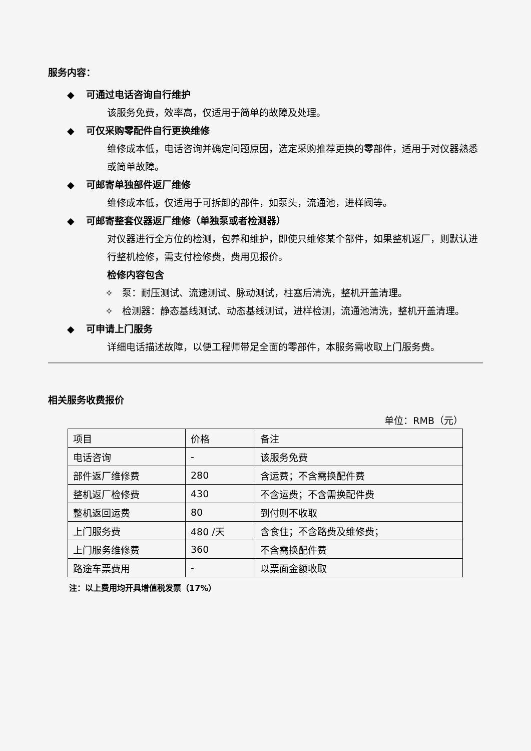服务内容：
◆ 可通过电话咨询自行维护
该服务免费，效率高，仅适用于简单的故障及处理。
◆ 可仅采购零配件自行更换维修
维修成本低，电话咨询并确定问题原因，选定采购推荐更换的零部件，适用于对仪器熟悉或简单故障。
◆ 可邮寄单独部件返厂维修
维修成本低，仅适用于可拆卸的部件，如泵头，流通池，进样阀等。
◆ 可邮寄整套仪器返厂维修（单独泵或者检测器）
对仪器进行全方位的检测，包养和维护，即使只维修某个部件，如果整机返厂，则默认进行整机检修，需支付检修费，费用见报价。
检修内容包含
✧ 泵：耐压测试、流速测试、脉动测试，柱塞后清洗，整机开盖清理。
✧ 检测器：静态基线测试、动态基线测试，进样检测，流通池清洗，整机开盖清理。
◆ 可申请上门服务
详细电话描述故障，以便工程师带足全面的零部件，本服务需收取上门服务费。
相关服务收费报价
单位：RMB（元）
| 项目 | 价格 | 备注 |
| --- | --- | --- |
| 电话咨询 | - | 该服务免费 |
| 部件返厂维修费 | 280 | 含运费；不含需换配件费 |
| 整机返厂检修费 | 430 | 不含运费；不含需换配件费 |
| 整机返回运费 | 80 | 到付则不收取 |
| 上门服务费 | 480 /天 | 含食住；不含路费及维修费； |
| 上门服务维修费 | 360 | 不含需换配件费 |
| 路途车票费用 | - | 以票面金额收取 |
注：以上费用均开具增值税发票（17%）